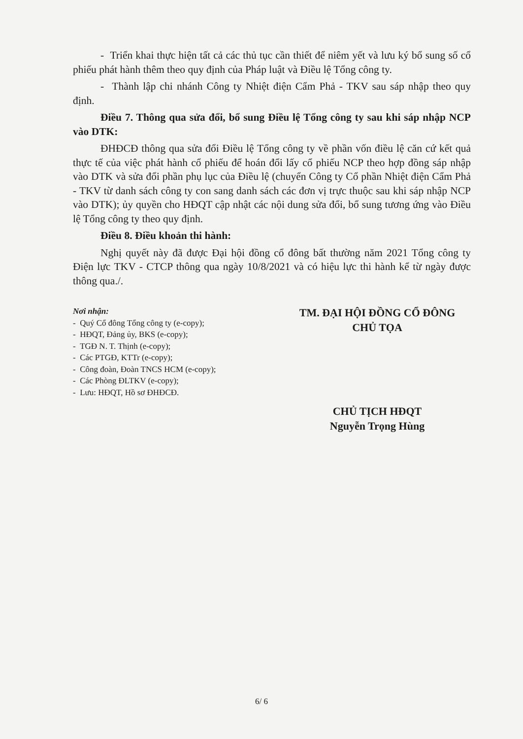- Triển khai thực hiện tất cả các thủ tục cần thiết để niêm yết và lưu ký bổ sung số cổ phiếu phát hành thêm theo quy định của Pháp luật và Điều lệ Tổng công ty.
- Thành lập chi nhánh Công ty Nhiệt điện Cẩm Phả - TKV sau sáp nhập theo quy định.
Điều 7. Thông qua sửa đổi, bổ sung Điều lệ Tổng công ty sau khi sáp nhập NCP vào DTK:
ĐHĐCĐ thông qua sửa đổi Điều lệ Tổng công ty về phần vốn điều lệ căn cứ kết quả thực tế của việc phát hành cổ phiếu để hoán đổi lấy cổ phiếu NCP theo hợp đồng sáp nhập vào DTK và sửa đổi phần phụ lục của Điều lệ (chuyển Công ty Cổ phần Nhiệt điện Cẩm Phả - TKV từ danh sách công ty con sang danh sách các đơn vị trực thuộc sau khi sáp nhập NCP vào DTK); ủy quyền cho HĐQT cập nhật các nội dung sửa đổi, bổ sung tương ứng vào Điều lệ Tổng công ty theo quy định.
Điều 8. Điều khoản thi hành:
Nghị quyết này đã được Đại hội đồng cổ đông bất thường năm 2021 Tổng công ty Điện lực TKV - CTCP thông qua ngày 10/8/2021 và có hiệu lực thi hành kể từ ngày được thông qua./.
Nơi nhận:
- Quý Cổ đông Tổng công ty (e-copy);
- HĐQT, Đảng ủy, BKS (e-copy);
- TGĐ N. T. Thịnh (e-copy);
- Các PTGĐ, KTTr (e-copy);
- Công đoàn, Đoàn TNCS HCM (e-copy);
- Các Phòng ĐLTKV (e-copy);
- Lưu: HĐQT, Hồ sơ ĐHĐCĐ.
TM. ĐẠI HỘI ĐỒNG CỔ ĐÔNG
CHỦ TỌA
CHỦ TỊCH HĐQT
Nguyễn Trọng Hùng
6/ 6